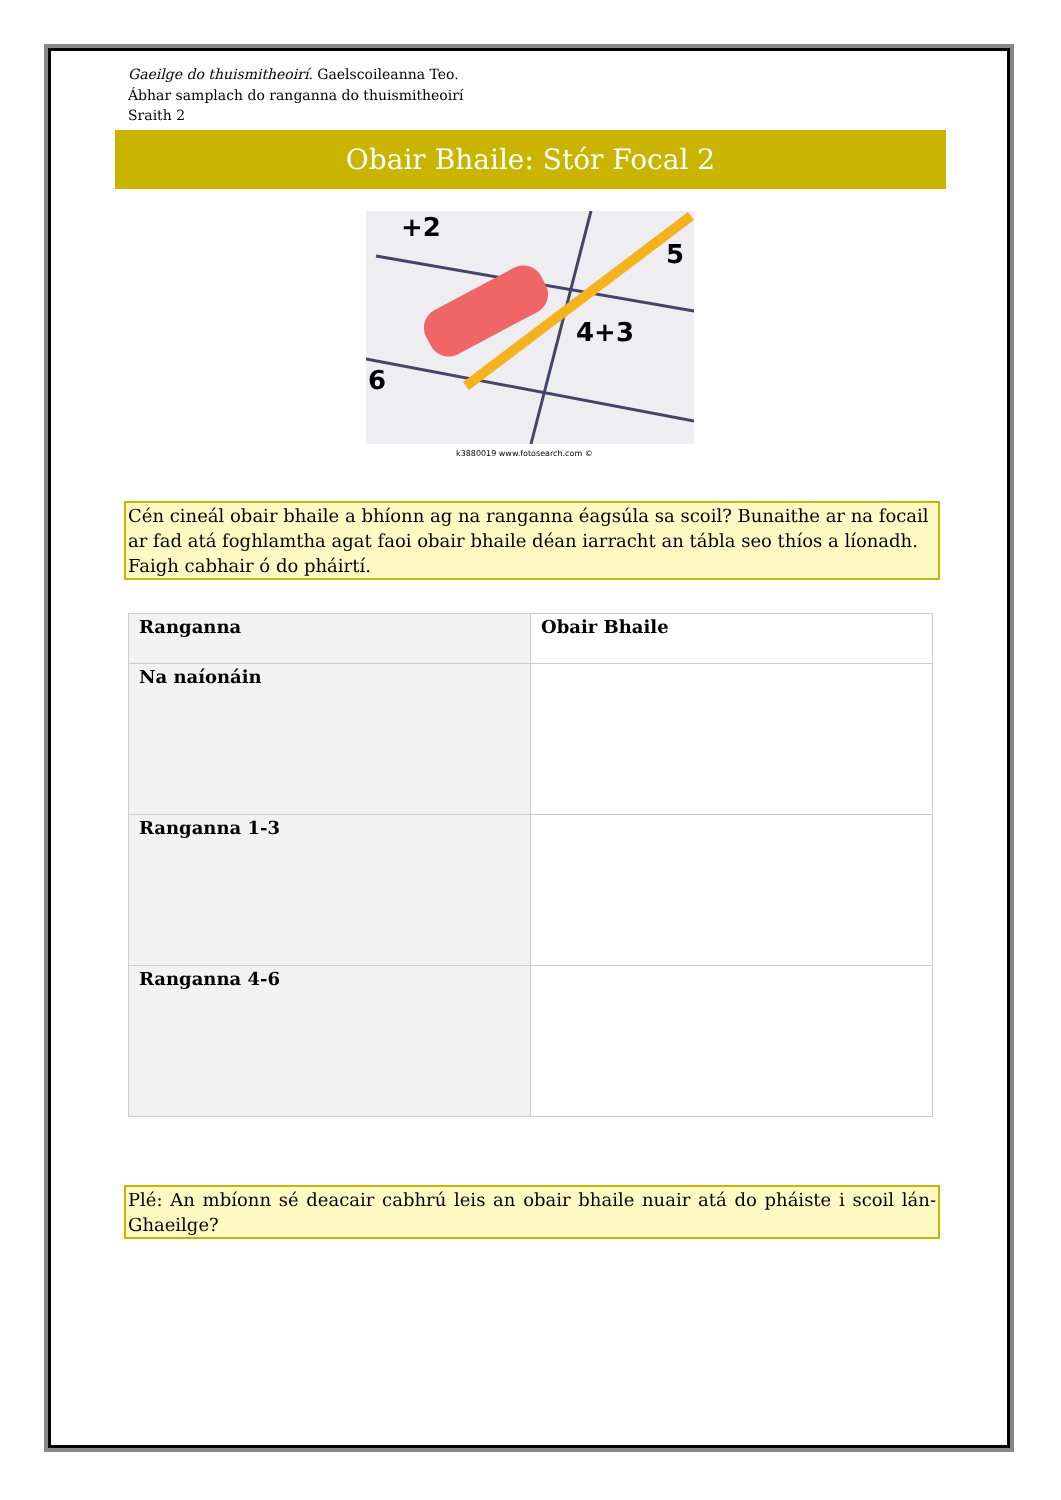Gaeilge do thuismitheoirí. Gaelscoileanna Teo.
Ábhar samplach do ranganna do thuismitheoirí
Sraith 2
Obair Bhaile: Stór Focal 2
+2
5
4+3
6
k3880019 www.fotosearch.com ©
Cén cineál obair bhaile a bhíonn ag na ranganna éagsúla sa scoil? Bunaithe ar na focail ar fad atá foghlamtha agat faoi obair bhaile déan iarracht an tábla seo thíos a líonadh. Faigh cabhair ó do pháirtí.
| Ranganna | Obair Bhaile |
| --- | --- |
| Na naíonáin | |
| Ranganna 1-3 | |
| Ranganna 4-6 | |
Plé: An mbíonn sé deacair cabhrú leis an obair bhaile nuair atá do pháiste i scoil lán-Ghaeilge?